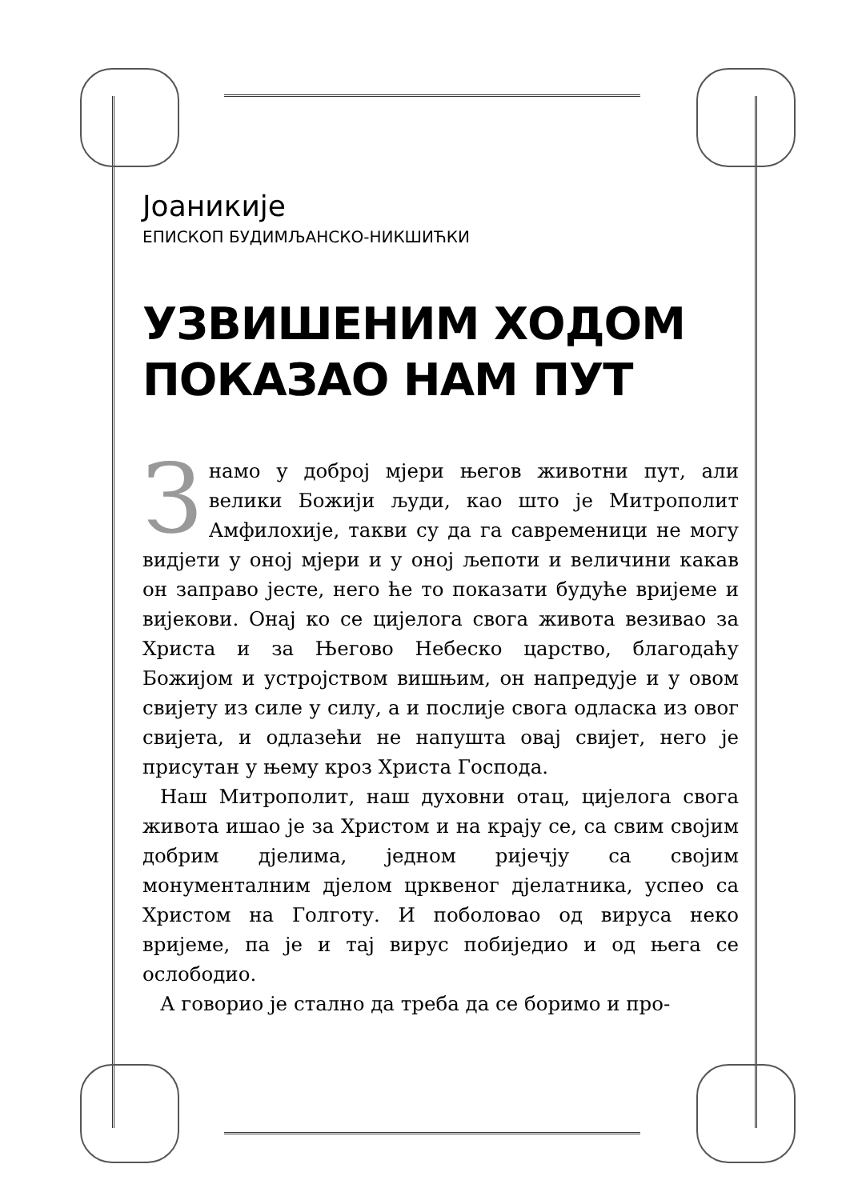Јоаникије
ЕПИСКОП БУДИМЉАНСКО-НИКШИЋКИ
УЗВИШЕНИМ ХОДОМ
ПОКАЗАО НАМ ПУТ
Знамо у доброј мјери његов животни пут, али велики Божији људи, као што је Митрополит Амфилохије, такви су да га савременици не могу видјети у оној мјери и у оној љепоти и величини какав он заправо јесте, него ће то показати будуће вријеме и вијекови. Онај ко се цијелога свога живота везивао за Христа и за Његово Небеско царство, благодаћу Божијом и устројством вишњим, он напредује и у овом свијету из силе у силу, а и послије свога одласка из овог свијета, и одлазећи не напушта овај свијет, него је присутан у њему кроз Христа Господа.
Наш Митрополит, наш духовни отац, цијелога свога живота ишао је за Христом и на крају се, са свим својим добрим дјелима, једном ријечју са својим монументалним дјелом црквеног дјелатника, успео са Христом на Голготу. И поболовао од вируса неко вријеме, па је и тај вирус побиједио и од њега се ослободио.
А говорио је стално да треба да се боримо и про-